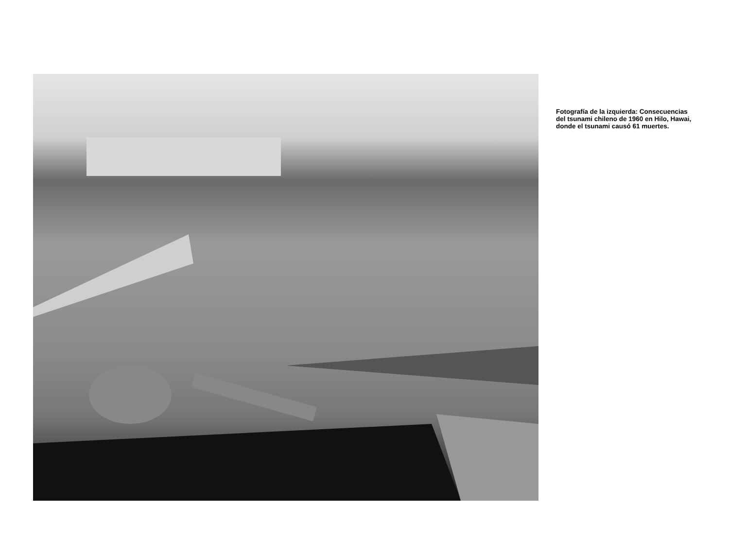Fotografía de la izquierda: Consecuencias del tsunami chileno de 1960 en Hilo, Hawai, donde el tsunami causó 61 muertes.